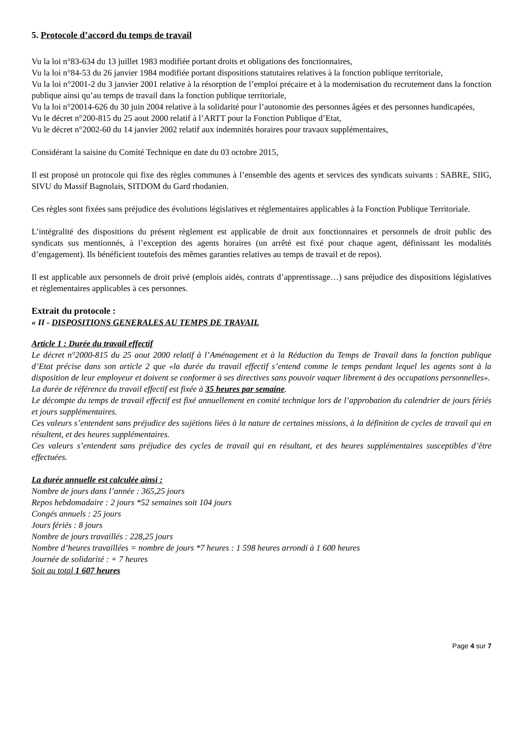5. Protocole d’accord du temps de travail
Vu la loi n°83-634 du 13 juillet 1983 modifiée portant droits et obligations des fonctionnaires,
Vu la loi n°84-53 du 26 janvier 1984 modifiée portant dispositions statutaires relatives à la fonction publique territoriale,
Vu la loi n°2001-2 du 3 janvier 2001 relative à la résorption de l’emploi précaire et à la modernisation du recrutement dans la fonction publique ainsi qu’au temps de travail dans la fonction publique territoriale,
Vu la loi n°20014-626 du 30 juin 2004 relative à la solidarité pour l’autonomie des personnes âgées et des personnes handicapées,
Vu le décret n°200-815 du 25 aout 2000 relatif à l’ARTT pour la Fonction Publique d’Etat,
Vu le décret n°2002-60 du 14 janvier 2002 relatif aux indemnités horaires pour travaux supplémentaires,
Considérant la saisine du Comité Technique en date du 03 octobre 2015,
Il est proposé un protocole qui fixe des règles communes à l’ensemble des agents et services des syndicats suivants : SABRE, SIIG, SIVU du Massif Bagnolais, SITDOM du Gard rhodanien.
Ces règles sont fixées sans préjudice des évolutions législatives et réglementaires applicables à la Fonction Publique Territoriale.
L’intégralité des dispositions du présent règlement est applicable de droit aux fonctionnaires et personnels de droit public des syndicats sus mentionnés, à l’exception des agents horaires (un arrêté est fixé pour chaque agent, définissant les modalités d’engagement). Ils bénéficient toutefois des mêmes garanties relatives au temps de travail et de repos).
Il est applicable aux personnels de droit privé (emplois aidés, contrats d’apprentissage…) sans préjudice des dispositions législatives et règlementaires applicables à ces personnes.
Extrait du protocole :
« II - DISPOSITIONS GENERALES AU TEMPS DE TRAVAIL
Article 1 : Durée du travail effectif
Le décret n°2000-815 du 25 aout 2000 relatif à l’Aménagement et à la Réduction du Temps de Travail dans la fonction publique d’Etat précise dans son article 2 que «la durée du travail effectif s’entend comme le temps pendant lequel les agents sont à la disposition de leur employeur et doivent se conformer à ses directives sans pouvoir vaquer librement à des occupations personnelles».
La durée de référence du travail effectif est fixée à 35 heures par semaine.
Le décompte du temps de travail effectif est fixé annuellement en comité technique lors de l’approbation du calendrier de jours fériés et jours supplémentaires.
Ces valeurs s’entendent sans préjudice des sujétions liées à la nature de certaines missions, à la définition de cycles de travail qui en résultent, et des heures supplémentaires.
Ces valeurs s’entendent sans préjudice des cycles de travail qui en résultant, et des heures supplémentaires susceptibles d’être effectuées.
La durée annuelle est calculée ainsi :
Nombre de jours dans l’année : 365,25 jours
Repos hebdomadaire : 2 jours *52 semaines soit 104 jours
Congés annuels : 25 jours
Jours fériés : 8 jours
Nombre de jours travaillés : 228,25 jours
Nombre d’heures travaillées = nombre de jours *7 heures : 1 598 heures arrondi à 1 600 heures
Journée de solidarité : + 7 heures
Soit au total 1 607 heures
Page 4 sur 7